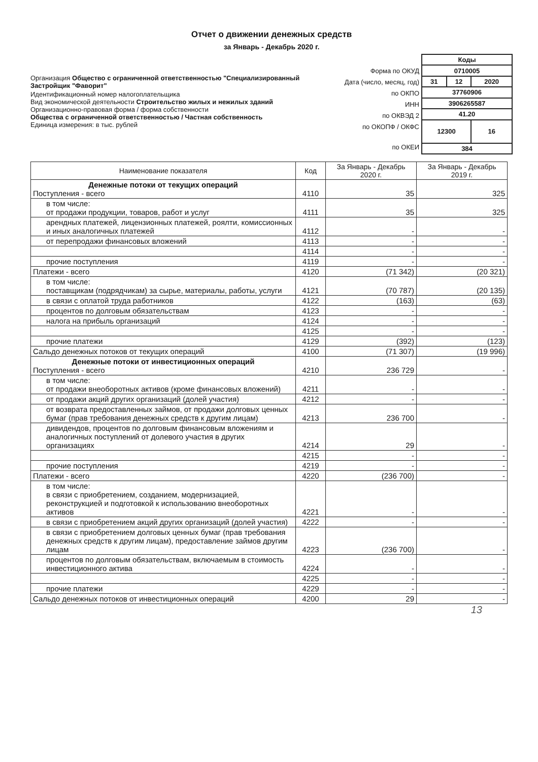Отчет о движении денежных средств
за Январь - Декабрь 2020 г.
Организация Общество с ограниченной ответственностью "Специализированный Застройщик "Фаворит"
Идентификационный номер налогоплательщика
Вид экономической деятельности Строительство жилых и нежилых зданий
Организационно-правовая форма / форма собственности
Общества с ограниченной ответственностью / Частная собственность
Единица измерения: в тыс. рублей
Форма по ОКУД
Дата (число, месяц, год)
по ОКПО
ИНН
по ОКВЭД 2
по ОКОПФ / ОКФС
по ОКЕИ
| Коды | | |
| 0710005 | | |
| 31 | 12 | 2020 |
| 37760906 | | |
| 3906265587 | | |
| 41.20 | | |
| 12300 | | 16 |
| 384 | | |
| Наименование показателя | Код | За Январь - Декабрь 2020 г. | За Январь - Декабрь 2019 г. |
| --- | --- | --- | --- |
| Денежные потоки от текущих операций Поступления - всего | 4110 | 35 | 325 |
| в том числе: от продажи продукции, товаров, работ и услуг | 4111 | 35 | 325 |
| арендных платежей, лицензионных платежей, роялти, комиссионных и иных аналогичных платежей | 4112 | - | - |
| от перепродажи финансовых вложений | 4113 | - | - |
| | 4114 | - | - |
| прочие поступления | 4119 | - | - |
| Платежи - всего | 4120 | (71 342) | (20 321) |
| в том числе: поставщикам (подрядчикам) за сырье, материалы, работы, услуги | 4121 | (70 787) | (20 135) |
| в связи с оплатой труда работников | 4122 | (163) | (63) |
| процентов по долговым обязательствам | 4123 | - | - |
| налога на прибыль организаций | 4124 | - | - |
| | 4125 | - | - |
| прочие платежи | 4129 | (392) | (123) |
| Сальдо денежных потоков от текущих операций | 4100 | (71 307) | (19 996) |
| Денежные потоки от инвестиционных операций Поступления - всего | 4210 | 236 729 | - |
| в том числе: от продажи внеоборотных активов (кроме финансовых вложений) | 4211 | - | - |
| от продажи акций других организаций (долей участия) | 4212 | - | - |
| от возврата предоставленных займов, от продажи долговых ценных бумаг (прав требования денежных средств к другим лицам) | 4213 | 236 700 | - |
| дивидендов, процентов по долговым финансовым вложениям и аналогичных поступлений от долевого участия в других организациях | 4214 | 29 | - |
| | 4215 | - | - |
| прочие поступления | 4219 | - | - |
| Платежи - всего | 4220 | (236 700) | - |
| в том числе: в связи с приобретением, созданием, модернизацией, реконструкцией и подготовкой к использованию внеоборотных активов | 4221 | - | - |
| в связи с приобретением акций других организаций (долей участия) | 4222 | - | - |
| в связи с приобретением долговых ценных бумаг (прав требования денежных средств к другим лицам), предоставление займов другим лицам | 4223 | (236 700) | - |
| процентов по долговым обязательствам, включаемым в стоимость инвестиционного актива | 4224 | - | - |
| | 4225 | - | - |
| прочие платежи | 4229 | - | - |
| Сальдо денежных потоков от инвестиционных операций | 4200 | 29 | - |
13